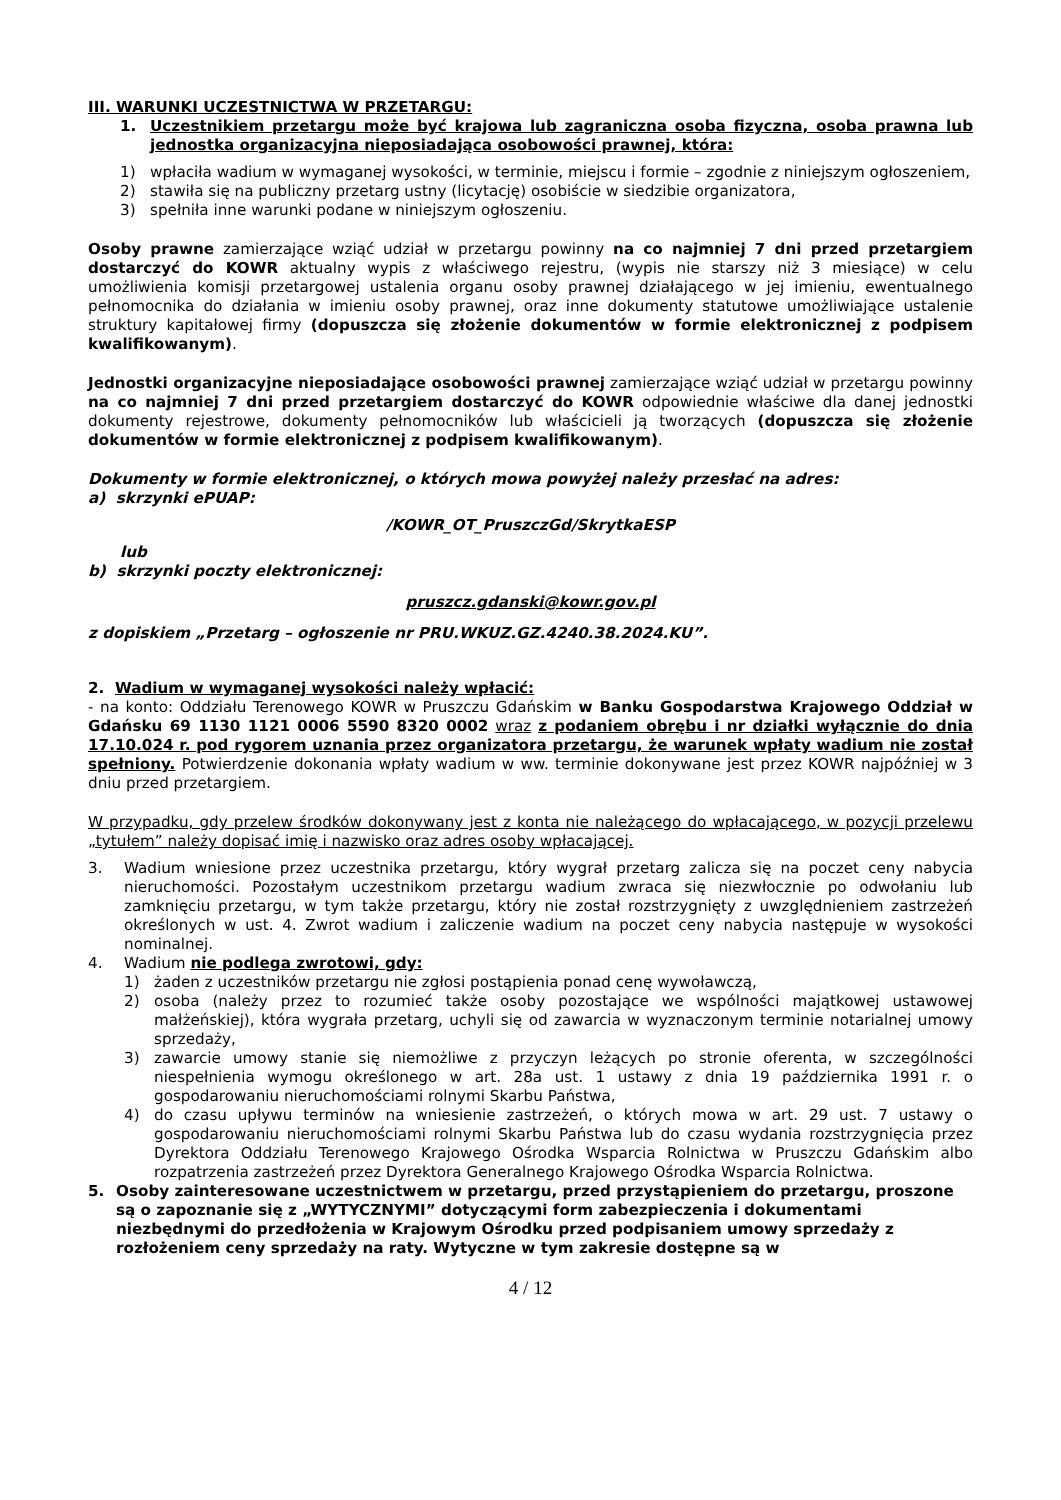III. WARUNKI UCZESTNICTWA W PRZETARGU:
1. Uczestnikiem przetargu może być krajowa lub zagraniczna osoba fizyczna, osoba prawna lub jednostka organizacyjna nieposiadająca osobowości prawnej, która:
1) wpłaciła wadium w wymaganej wysokości, w terminie, miejscu i formie – zgodnie z niniejszym ogłoszeniem,
2) stawiła się na publiczny przetarg ustny (licytację) osobiście w siedzibie organizatora,
3) spełniła inne warunki podane w niniejszym ogłoszeniu.
Osoby prawne zamierzające wziąć udział w przetargu powinny na co najmniej 7 dni przed przetargiem dostarczyć do KOWR aktualny wypis z właściwego rejestru, (wypis nie starszy niż 3 miesiące) w celu umożliwienia komisji przetargowej ustalenia organu osoby prawnej działającego w jej imieniu, ewentualnego pełnomocnika do działania w imieniu osoby prawnej, oraz inne dokumenty statutowe umożliwiające ustalenie struktury kapitałowej firmy (dopuszcza się złożenie dokumentów w formie elektronicznej z podpisem kwalifikowanym).
Jednostki organizacyjne nieposiadające osobowości prawnej zamierzające wziąć udział w przetargu powinny na co najmniej 7 dni przed przetargiem dostarczyć do KOWR odpowiednie właściwe dla danej jednostki dokumenty rejestrowe, dokumenty pełnomocników lub właścicieli ją tworzących (dopuszcza się złożenie dokumentów w formie elektronicznej z podpisem kwalifikowanym).
Dokumenty w formie elektronicznej, o których mowa powyżej należy przesłać na adres:
a) skrzynki ePUAP:
/KOWR_OT_PruszczGd/SkrytkaESP
lub
b) skrzynki poczty elektronicznej:
pruszcz.gdanski@kowr.gov.pl
z dopiskiem „Przetarg – ogłoszenie nr PRU.WKUZ.GZ.4240.38.2024.KU”.
2. Wadium w wymaganej wysokości należy wpłacić:
- na konto: Oddziału Terenowego KOWR w Pruszczu Gdańskim w Banku Gospodarstwa Krajowego Oddział w Gdańsku 69 1130 1121 0006 5590 8320 0002 wraz z podaniem obrębu i nr działki wyłącznie do dnia 17.10.024 r. pod rygorem uznania przez organizatora przetargu, że warunek wpłaty wadium nie został spełniony. Potwierdzenie dokonania wpłaty wadium w ww. terminie dokonywane jest przez KOWR najpóźniej w 3 dniu przed przetargiem.
W przypadku, gdy przelew środków dokonywany jest z konta nie należącego do wpłacającego, w pozycji przelewu „tytułem” należy dopisać imię i nazwisko oraz adres osoby wpłacającej.
3. Wadium wniesione przez uczestnika przetargu, który wygrał przetarg zalicza się na poczet ceny nabycia nieruchomości. Pozostałym uczestnikom przetargu wadium zwraca się niezwłocznie po odwołaniu lub zamknięciu przetargu, w tym także przetargu, który nie został rozstrzygnięty z uwzględnieniem zastrzeżeń określonych w ust. 4. Zwrot wadium i zaliczenie wadium na poczet ceny nabycia następuje w wysokości nominalnej.
4. Wadium nie podlega zwrotowi, gdy:
1) żaden z uczestników przetargu nie zgłosi postąpienia ponad cenę wywoławczą,
2) osoba (należy przez to rozumieć także osoby pozostające we wspólności majątkowej ustawowej małżeńskiej), która wygrała przetarg, uchyli się od zawarcia w wyznaczonym terminie notarialnej umowy sprzedaży,
3) zawarcie umowy stanie się niemożliwe z przyczyn leżących po stronie oferenta, w szczególności niespełnienia wymogu określonego w art. 28a ust. 1 ustawy z dnia 19 października 1991 r. o gospodarowaniu nieruchomościami rolnymi Skarbu Państwa,
4) do czasu upływu terminów na wniesienie zastrzeżeń, o których mowa w art. 29 ust. 7 ustawy o gospodarowaniu nieruchomościami rolnymi Skarbu Państwa lub do czasu wydania rozstrzygnięcia przez Dyrektora Oddziału Terenowego Krajowego Ośrodka Wsparcia Rolnictwa w Pruszczu Gdańskim albo rozpatrzenia zastrzeżeń przez Dyrektora Generalnego Krajowego Ośrodka Wsparcia Rolnictwa.
5. Osoby zainteresowane uczestnictwem w przetargu, przed przystąpieniem do przetargu, proszone są o zapoznanie się z „WYTYCZNYMI” dotyczącymi form zabezpieczenia i dokumentami niezbędnymi do przedłożenia w Krajowym Ośrodku przed podpisaniem umowy sprzedaży z rozłożeniem ceny sprzedaży na raty. Wytyczne w tym zakresie dostępne są w
4 / 12